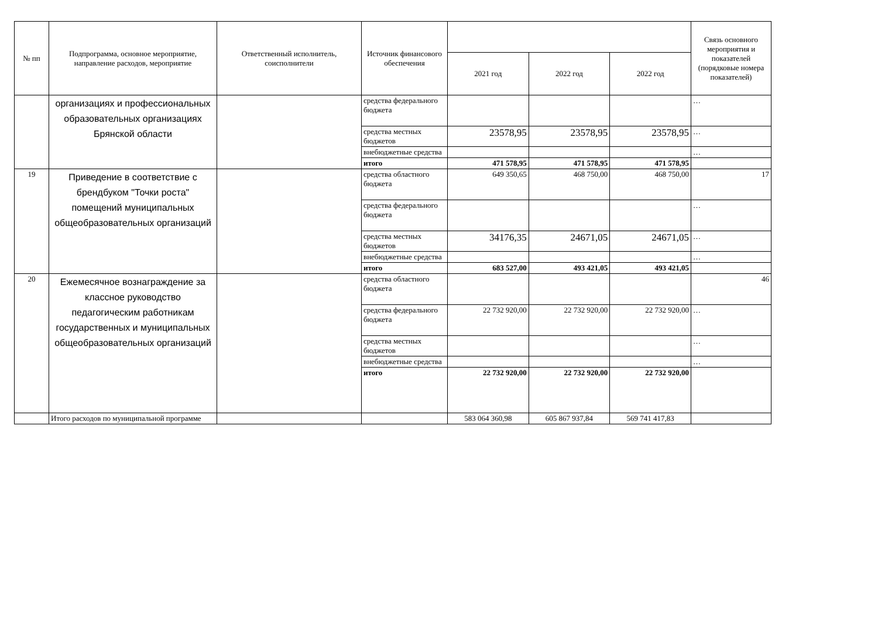| № пп | Подпрограмма, основное мероприятие, направление расходов, мероприятие | Ответственный исполнитель, соисполнители | Источник финансового обеспечения | | | | Связь основного мероприятия и показателей (порядковые номера показателей) |
| --- | --- | --- | --- | --- | --- | --- | --- |
| | | | | 2021 год | 2022 год | 2022 год | |
| | организациях и профессиональных образовательных организациях Брянской области | | средства федерального бюджета | | | | … |
| | | | средства местных бюджетов | 23578,95 | 23578,95 | 23578,95 | … |
| | | | внебюджетные средства | | | | … |
| | | | итого | 471 578,95 | 471 578,95 | 471 578,95 | |
| 19 | Приведение в соответствие с брендбуком "Точки роста" помещений муниципальных общеобразовательных организаций | | средства областного бюджета | 649 350,65 | 468 750,00 | 468 750,00 | 17 |
| | | | средства федерального бюджета | | | | … |
| | | | средства местных бюджетов | 34176,35 | 24671,05 | 24671,05 | … |
| | | | внебюджетные средства | | | | … |
| | | | итого | 683 527,00 | 493 421,05 | 493 421,05 | |
| 20 | Ежемесячное вознаграждение за классное руководство педагогическим работникам государственных и муниципальных общеобразовательных организаций | | средства областного бюджета | | | | 46 |
| | | | средства федерального бюджета | 22 732 920,00 | 22 732 920,00 | 22 732 920,00 | … |
| | | | средства местных бюджетов | | | | … |
| | | | внебюджетные средства | | | | … |
| | | | итого | 22 732 920,00 | 22 732 920,00 | 22 732 920,00 | |
| | Итого расходов по муниципальной программе | | | 583 064 360,98 | 605 867 937,84 | 569 741 417,83 | |